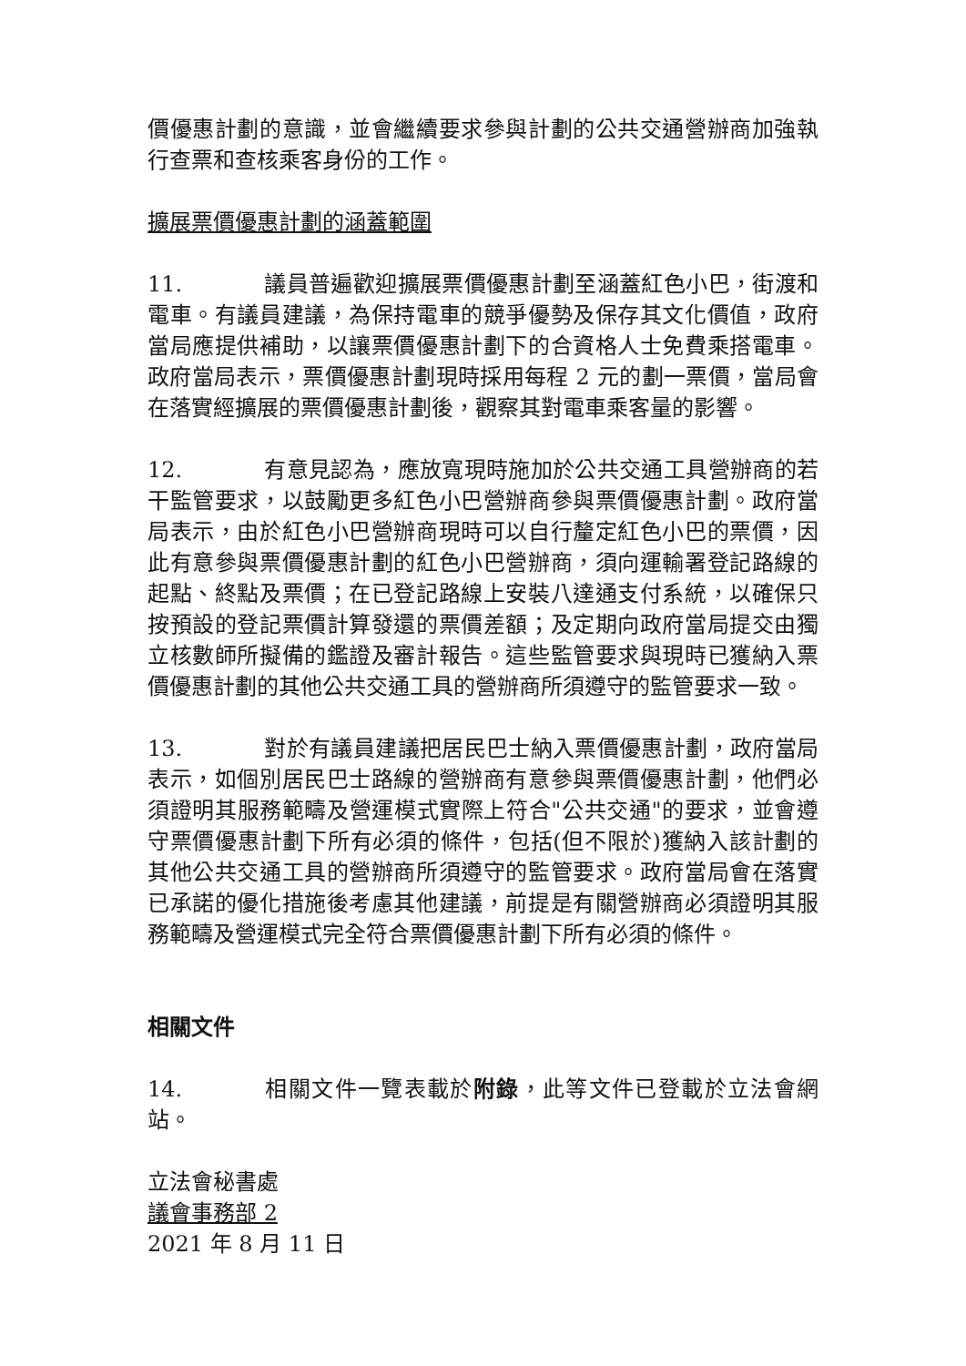價優惠計劃的意識，並會繼續要求參與計劃的公共交通營辦商加強執行查票和查核乘客身份的工作。
擴展票價優惠計劃的涵蓋範圍
11. 議員普遍歡迎擴展票價優惠計劃至涵蓋紅色小巴，街渡和電車。有議員建議，為保持電車的競爭優勢及保存其文化價值，政府當局應提供補助，以讓票價優惠計劃下的合資格人士免費乘搭電車。政府當局表示，票價優惠計劃現時採用每程 2 元的劃一票價，當局會在落實經擴展的票價優惠計劃後，觀察其對電車乘客量的影響。
12. 有意見認為，應放寬現時施加於公共交通工具營辦商的若干監管要求，以鼓勵更多紅色小巴營辦商參與票價優惠計劃。政府當局表示，由於紅色小巴營辦商現時可以自行釐定紅色小巴的票價，因此有意參與票價優惠計劃的紅色小巴營辦商，須向運輸署登記路線的起點、終點及票價；在已登記路線上安裝八達通支付系統，以確保只按預設的登記票價計算發還的票價差額；及定期向政府當局提交由獨立核數師所擬備的鑑證及審計報告。這些監管要求與現時已獲納入票價優惠計劃的其他公共交通工具的營辦商所須遵守的監管要求一致。
13. 對於有議員建議把居民巴士納入票價優惠計劃，政府當局表示，如個別居民巴士路線的營辦商有意參與票價優惠計劃，他們必須證明其服務範疇及營運模式實際上符合"公共交通"的要求，並會遵守票價優惠計劃下所有必須的條件，包括(但不限於)獲納入該計劃的其他公共交通工具的營辦商所須遵守的監管要求。政府當局會在落實已承諾的優化措施後考慮其他建議，前提是有關營辦商必須證明其服務範疇及營運模式完全符合票價優惠計劃下所有必須的條件。
相關文件
14. 相關文件一覽表載於附錄，此等文件已登載於立法會網站。
立法會秘書處
議會事務部 2
2021 年 8 月 11 日